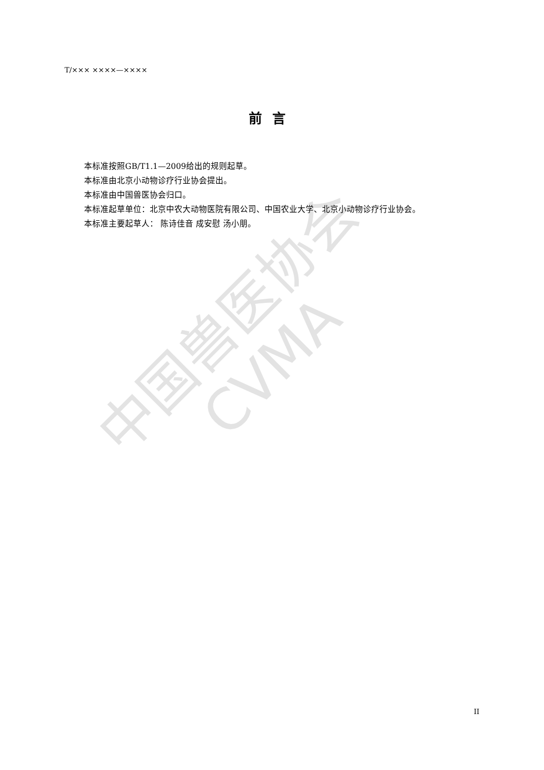中国兽医协会
CVMA
T/××× ××××—××××
前言
本标准按照GB/T1.1—2009给出的规则起草。
本标准由北京小动物诊疗行业协会提出。
本标准由中国兽医协会归口。
本标准起草单位：北京中农大动物医院有限公司、中国农业大学、北京小动物诊疗行业协会。
本标准主要起草人： 陈诗佳音 成安慰 汤小朋。
II